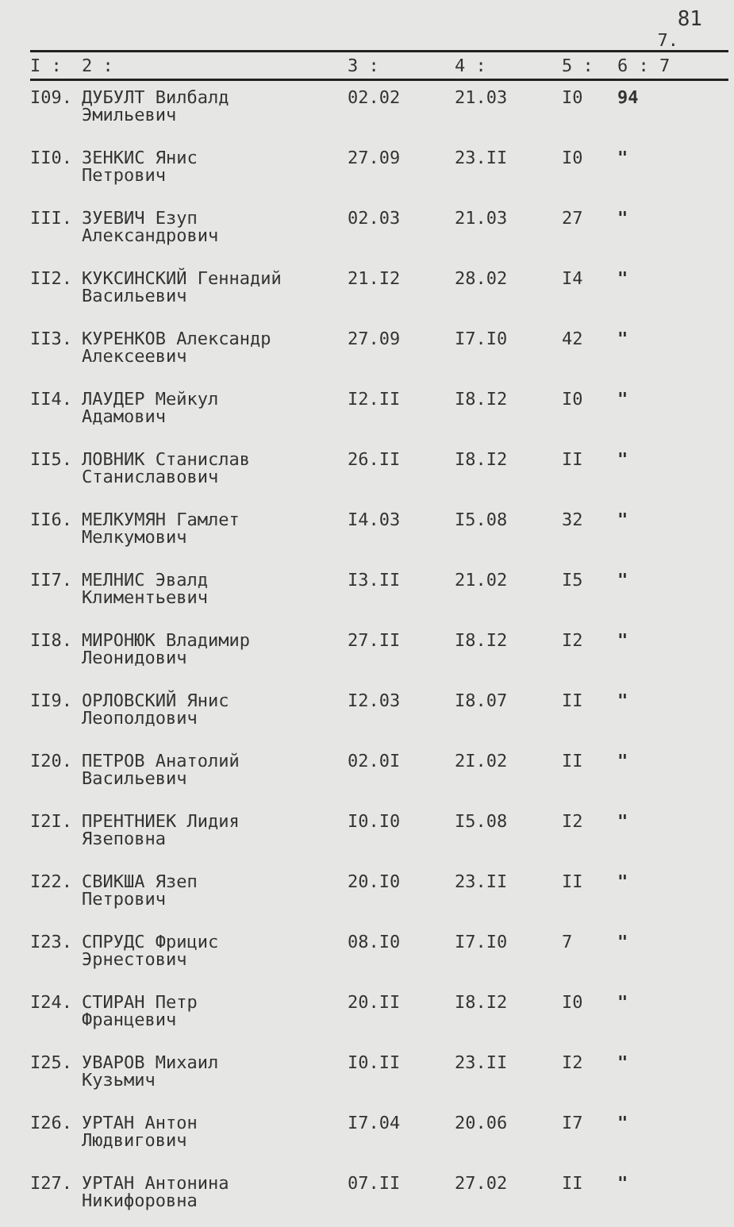81
7.
| I : | 2 : | 3 : | 4 : | 5 : | 6 : 7 |
| --- | --- | --- | --- | --- | --- |
| I09. | ДУБУЛТ Вилбалд Эмильевич | 02.02 | 21.03 | I0 | 94 |
| II0. | ЗЕНКИС Янис Петрович | 27.09 | 23.II | I0 | " |
| III. | ЗУЕВИЧ Езуп Александрович | 02.03 | 21.03 | 27 | " |
| II2. | КУКСИНСКИЙ Геннадий Васильевич | 21.I2 | 28.02 | I4 | " |
| II3. | КУРЕНКОВ Александр Алексеевич | 27.09 | I7.I0 | 42 | " |
| II4. | ЛАУДЕР Мейкул Адамович | I2.II | I8.I2 | I0 | " |
| II5. | ЛОВНИК Станислав Станиславович | 26.II | I8.I2 | II | " |
| II6. | МЕЛКУМЯН Гамлет Мелкумович | I4.03 | I5.08 | 32 | " |
| II7. | МЕЛНИС Эвалд Климентьевич | I3.II | 21.02 | I5 | " |
| II8. | МИРОНЮК Владимир Леонидович | 27.II | I8.I2 | I2 | " |
| II9. | ОРЛОВСКИЙ Янис Леополдович | I2.03 | I8.07 | II | " |
| I20. | ПЕТРОВ Анатолий Васильевич | 02.0I | 2I.02 | II | " |
| I2I. | ПРЕНТНИЕК Лидия Язеповна | I0.I0 | I5.08 | I2 | " |
| I22. | СВИКША Язеп Петрович | 20.I0 | 23.II | II | " |
| I23. | СПРУДС Фрицис Эрнестович | 08.I0 | I7.I0 | 7 | " |
| I24. | СТИРАН Петр Францевич | 20.II | I8.I2 | I0 | " |
| I25. | УВАРОВ Михаил Кузьмич | I0.II | 23.II | I2 | " |
| I26. | УРТАН Антон Людвигович | I7.04 | 20.06 | I7 | " |
| I27. | УРТАН Антонина Никифоровна | 07.II | 27.02 | II | " |